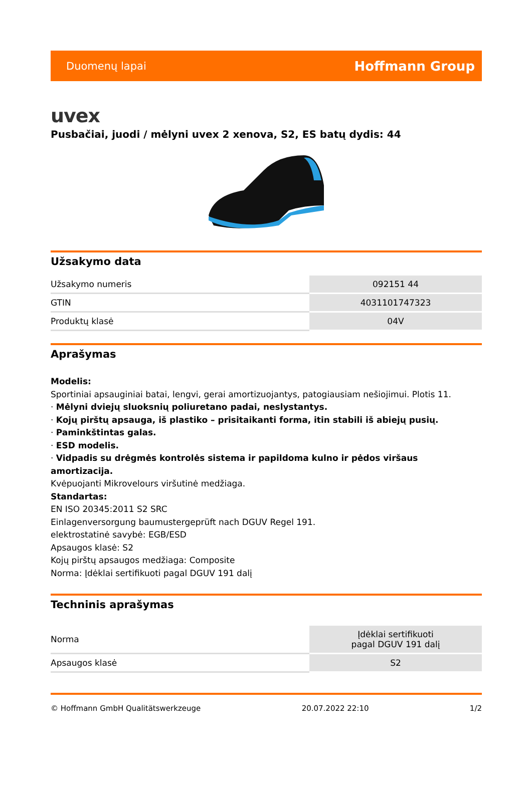Duomenų lapai Hoffmann Group
uvex
Pusbačiai, juodi / mėlyni uvex 2 xenova, S2, ES batų dydis: 44
Užsakymo data
| Užsakymo numeris | 092151 44 |
| GTIN | 4031101747323 |
| Produktų klasė | 04V |
Aprašymas
Modelis:
Sportiniai apsauginiai batai, lengvi, gerai amortizuojantys, patogiausiam nešiojimui. Plotis 11.
· Mėlyni dviejų sluoksnių poliuretano padai, neslystantys.
· Kojų pirštų apsauga, iš plastiko – prisitaikanti forma, itin stabili iš abiejų pusių.
· Paminkštintas galas.
· ESD modelis.
· Vidpadis su drėgmės kontrolės sistema ir papildoma kulno ir pėdos viršaus amortizacija.
Kvėpuojanti Mikrovelours viršutinė medžiaga.
Standartas:
EN ISO 20345:2011 S2 SRC
Einlagenversorgung baumustergeprüft nach DGUV Regel 191.
elektrostatinė savybė: EGB/ESD
Apsaugos klasė: S2
Kojų pirštų apsaugos medžiaga: Composite
Norma: Įdėklai sertifikuoti pagal DGUV 191 dalį
Techninis aprašymas
| Norma | Įdėklai sertifikuoti pagal DGUV 191 dalį |
| Apsaugos klasė | S2 |
© Hoffmann GmbH Qualitätswerkzeuge 20.07.2022 22:10 1/2